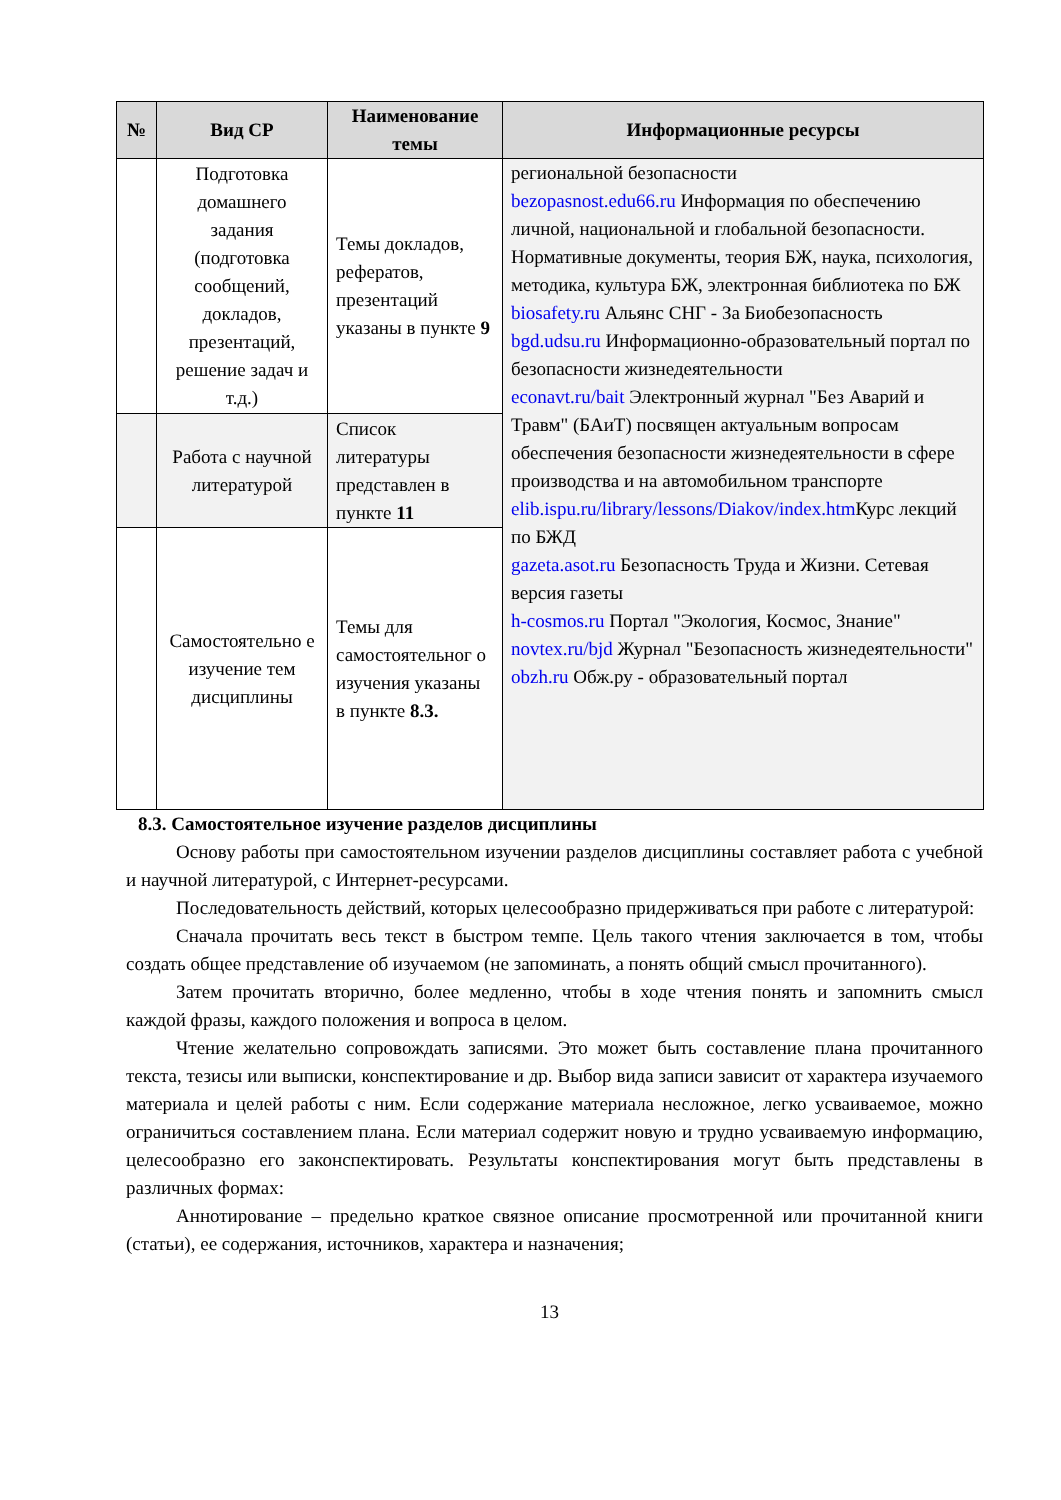| № | Вид СР | Наименование темы | Информационные ресурсы |
| --- | --- | --- | --- |
| | Подготовка домашнего задания (подготовка сообщений, докладов, презентаций, решение задач и т.д.) | Темы докладов, рефератов, презентаций указаны в пункте 9 | региональной безопасности bezopasnost.edu66.ru Информация по обеспечению личной, национальной и глобальной безопасности. Нормативные документы, теория БЖ, наука, психология, методика, культура БЖ, электронная библиотека по БЖ biosafety.ru Альянс СНГ - За Биобезопасность bgd.udsu.ru Информационно-образовательный портал по безопасности жизнедеятельности econavt.ru/bait Электронный журнал "Без Аварий и Травм" (БАиТ) посвящен актуальным вопросам обеспечения безопасности жизнедеятельности в сфере производства и на автомобильном транспорте elib.ispu.ru/library/lessons/Diakov/index.htm Курс лекций по БЖД gazeta.asot.ru Безопасность Труда и Жизни. Сетевая версия газеты h-cosmos.ru Портал "Экология, Космос, Знание" novtex.ru/bjd Журнал "Безопасность жизнедеятельности" obzh.ru Обж.ру - образовательный портал |
| | Работа с научной литературой | Список литературы представлен в пункте 11 | |
| | Самостоятельно е изучение тем дисциплины | Темы для самостоятельног о изучения указаны в пункте 8.3. | |
8.3. Самостоятельное изучение разделов дисциплины
Основу работы при самостоятельном изучении разделов дисциплины составляет работа с учебной и научной литературой, с Интернет-ресурсами.
Последовательность действий, которых целесообразно придерживаться при работе с литературой:
Сначала прочитать весь текст в быстром темпе. Цель такого чтения заключается в том, чтобы создать общее представление об изучаемом (не запоминать, а понять общий смысл прочитанного).
Затем прочитать вторично, более медленно, чтобы в ходе чтения понять и запомнить смысл каждой фразы, каждого положения и вопроса в целом.
Чтение желательно сопровождать записями. Это может быть составление плана прочитанного текста, тезисы или выписки, конспектирование и др. Выбор вида записи зависит от характера изучаемого материала и целей работы с ним. Если содержание материала несложное, легко усваиваемое, можно ограничиться составлением плана. Если материал содержит новую и трудно усваиваемую информацию, целесообразно его законспектировать. Результаты конспектирования могут быть представлены в различных формах:
Аннотирование – предельно краткое связное описание просмотренной или прочитанной книги (статьи), ее содержания, источников, характера и назначения;
13